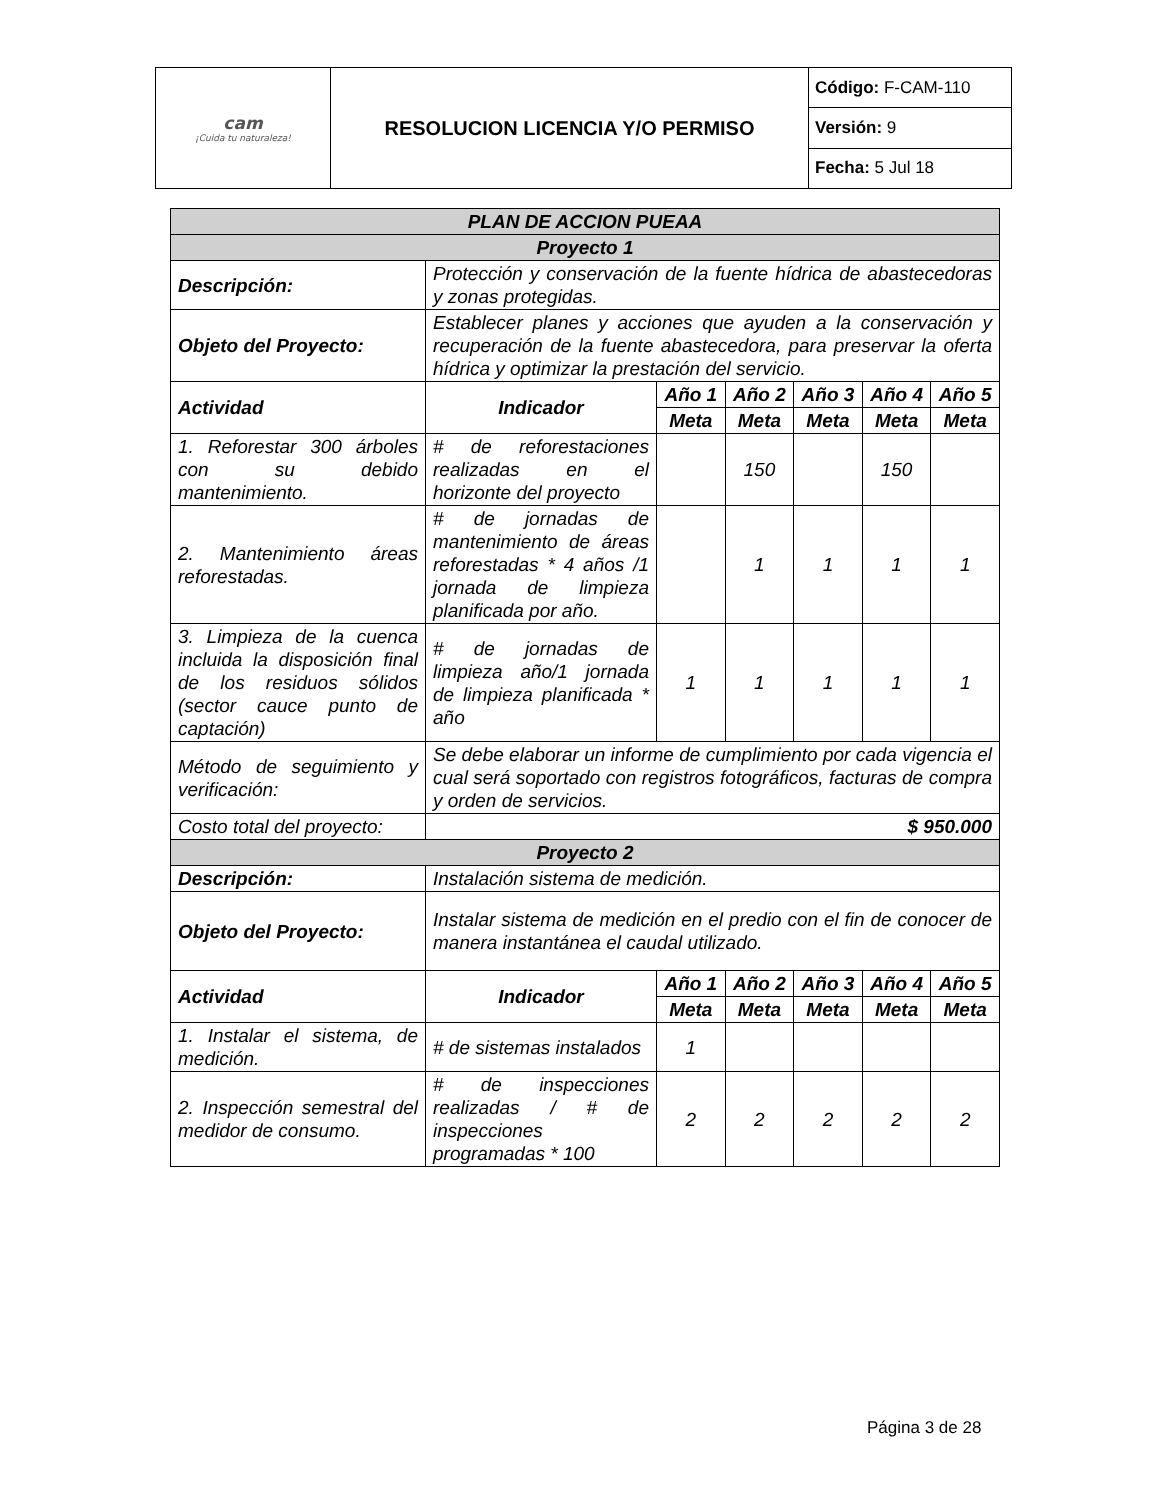| cam ¡Cuida tu naturaleza! | RESOLUCION LICENCIA Y/O PERMISO | Código: F-CAM-110 |
| | | Versión: 9 |
| | | Fecha: 5 Jul 18 |
| PLAN DE ACCION PUEAA | | | | | | |
| Proyecto 1 | | | | | | |
| Descripción: | Protección y conservación de la fuente hídrica de abastecedoras y zonas protegidas. | | | | | |
| Objeto del Proyecto: | Establecer planes y acciones que ayuden a la conservación y recuperación de la fuente abastecedora, para preservar la oferta hídrica y optimizar la prestación del servicio. | | | | | |
| Actividad | Indicador | Año 1 | Año 2 | Año 3 | Año 4 | Año 5 |
| | | Meta | Meta | Meta | Meta | Meta |
| 1. Reforestar 300 árboles con su debido mantenimiento. | # de reforestaciones realizadas en el horizonte del proyecto | | 150 | | 150 | |
| 2. Mantenimiento áreas reforestadas. | # de jornadas de mantenimiento de áreas reforestadas * 4 años /1 jornada de limpieza planificada por año. | | 1 | 1 | 1 | 1 |
| 3. Limpieza de la cuenca incluida la disposición final de los residuos sólidos (sector cauce punto de captación) | # de jornadas de limpieza año/1 jornada de limpieza planificada * año | 1 | 1 | 1 | 1 | 1 |
| Método de seguimiento y verificación: | Se debe elaborar un informe de cumplimiento por cada vigencia el cual será soportado con registros fotográficos, facturas de compra y orden de servicios. | | | | | |
| Costo total del proyecto: | $ 950.000 | | | | | |
| Proyecto 2 | | | | | | |
| Descripción: | Instalación sistema de medición. | | | | | |
| Objeto del Proyecto: | Instalar sistema de medición en el predio con el fin de conocer de manera instantánea el caudal utilizado. | | | | | |
| Actividad | Indicador | Año 1 | Año 2 | Año 3 | Año 4 | Año 5 |
| | | Meta | Meta | Meta | Meta | Meta |
| 1. Instalar el sistema, de medición. | # de sistemas instalados | 1 | | | | |
| 2. Inspección semestral del medidor de consumo. | # de inspecciones realizadas / # de inspecciones programadas * 100 | 2 | 2 | 2 | 2 | 2 |
Página 3 de 28